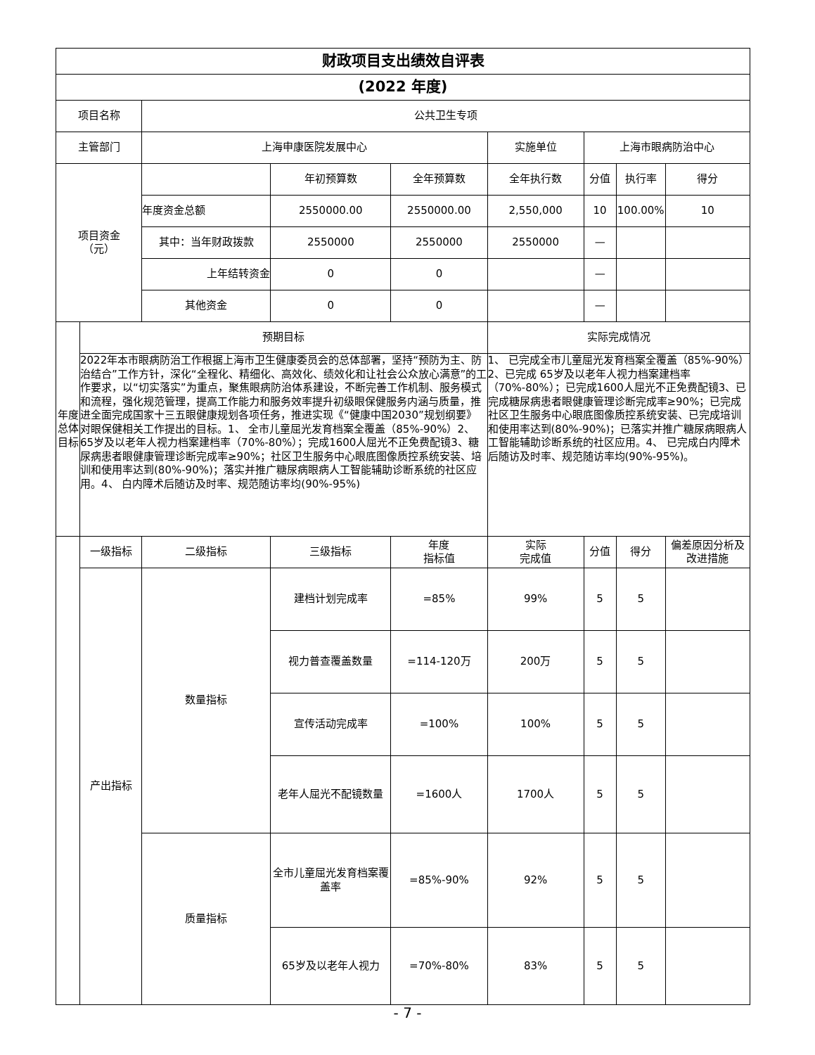| 财政项目支出绩效自评表 | | | | | | | | |
| --- | --- | --- | --- | --- | --- | --- | --- | --- |
| (2022 年度) | | | | | | | | |
| 项目名称 | | 公共卫生专项 | | | | | | |
| 主管部门 | | 上海申康医院发展中心 | | | 实施单位 | 上海市眼病防治中心 | | |
| 项目资金 （元） | | | 年初预算数 | 全年预算数 | 全年执行数 | 分值 | 执行率 | 得分 |
| | | 年度资金总额 | 2550000.00 | 2550000.00 | 2,550,000 | 10 | 100.00% | 10 |
| | | 其中：当年财政拨款 | 2550000 | 2550000 | 2550000 | — | | |
| | | 上年结转资金 | 0 | 0 | | — | | |
| | | 其他资金 | 0 | 0 | | — | | |
| 年度总体目标 | 预期目标 | | | | 实际完成情况 | | | |
| | 2022年本市眼病防治工作根据上海市卫生健康委员会的总体部署，坚持“预防为主、防治结合”工作方针，深化“全程化、精细化、高效化、绩效化和让社会公众放心满意”的工作要求，以“切实落实”为重点，聚焦眼病防治体系建设，不断完善工作机制、服务模式和流程，强化规范管理，提高工作能力和服务效率提升初级眼保健服务内涵与质量，推进全面完成国家十三五眼健康规划各项任务，推进实现《“健康中国2030”规划纲要》对眼保健相关工作提出的目标。1、 全市儿童屈光发育档案全覆盖（85%-90%）2、 65岁及以老年人视力档案建档率（70%-80%）；完成1600人屈光不正免费配镜3、糖尿病患者眼健康管理诊断完成率≥90%；社区卫生服务中心眼底图像质控系统安装、培训和使用率达到(80%-90%)；落实并推广糖尿病眼病人工智能辅助诊断系统的社区应用。4、 白内障术后随访及时率、规范随访率均(90%-95%) | | | | 1、 已完成全市儿童屈光发育档案全覆盖（85%-90%）2、已完成 65岁及以老年人视力档案建档率（70%-80%）；已完成1600人屈光不正免费配镜3、已完成糖尿病患者眼健康管理诊断完成率≥90%；已完成社区卫生服务中心眼底图像质控系统安装、已完成培训和使用率达到(80%-90%)；已落实并推广糖尿病眼病人工智能辅助诊断系统的社区应用。4、 已完成白内障术后随访及时率、规范随访率均(90%-95%)。 | | | |
| | 一级指标 | 二级指标 | 三级指标 | 年度 指标值 | 实际 完成值 | 分值 | 得分 | 偏差原因分析及改进措施 |
| | 产出指标 | 数量指标 | 建档计划完成率 | =85% | 99% | 5 | 5 | |
| | | | 视力普查覆盖数量 | =114-120万 | 200万 | 5 | 5 | |
| | | | 宣传活动完成率 | =100% | 100% | 5 | 5 | |
| | | | 老年人屈光不配镜数量 | =1600人 | 1700人 | 5 | 5 | |
| | | 质量指标 | 全市儿童屈光发育档案覆盖率 | =85%-90% | 92% | 5 | 5 | |
| | | | 65岁及以老年人视力 | =70%-80% | 83% | 5 | 5 | |
- 7 -